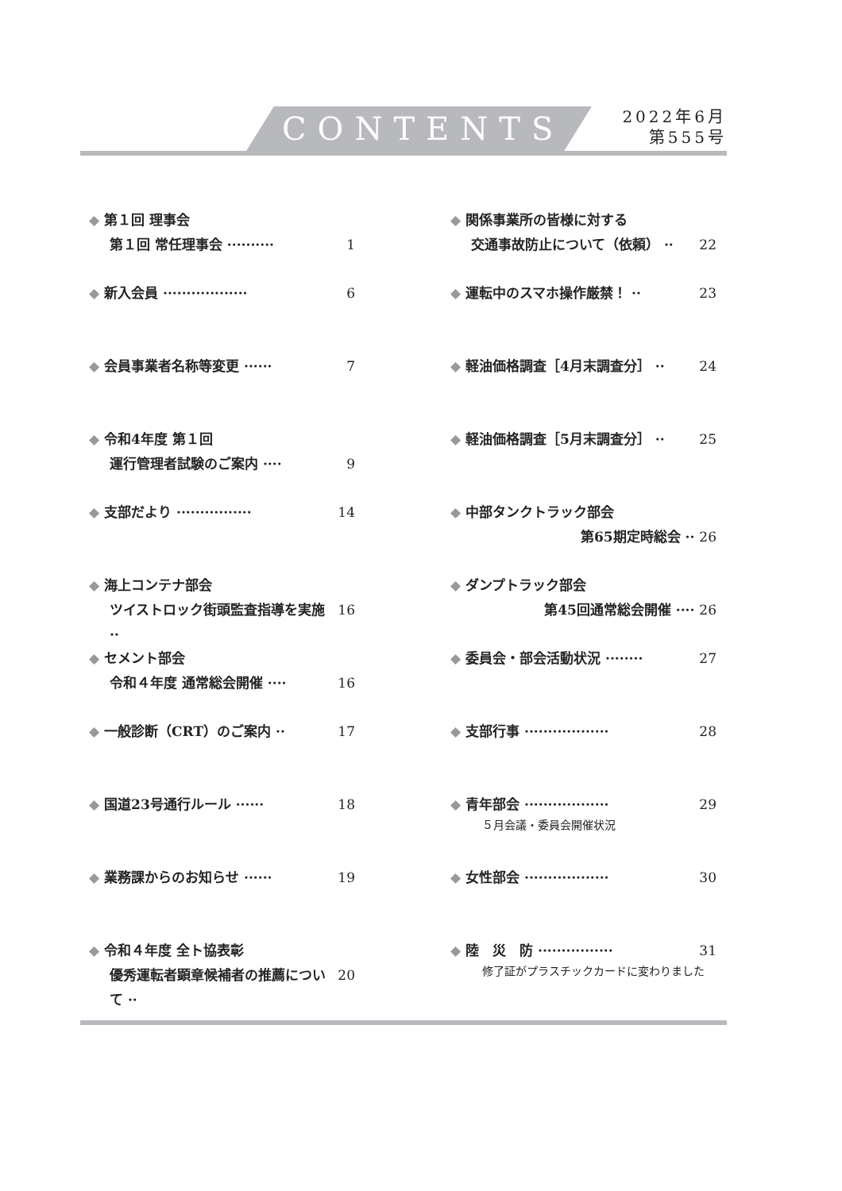CONTENTS
2022年6月
第555号
◆ 第１回 理事会
第１回 常任理事会 ·········· 1
◆ 新入会員 ·················· 6
◆ 会員事業者名称等変更 ······ 7
◆ 令和4年度 第１回
運行管理者試験のご案内 ···· 9
◆ 支部だより ················ 14
◆ 海上コンテナ部会
ツイストロック街頭監査指導を実施 ·· 16
◆ セメント部会
令和４年度 通常総会開催 ···· 16
◆ 一般診断（CRT）のご案内 ·· 17
◆ 国道23号通行ルール ······ 18
◆ 業務課からのお知らせ ······ 19
◆ 令和４年度 全ト協表彰
優秀運転者顕章候補者の推薦について ·· 20
◆ 関係事業所の皆様に対する
交通事故防止について（依頼） ·· 22
◆ 運転中のスマホ操作厳禁！ ·· 23
◆ 軽油価格調査［4月末調査分］ ·· 24
◆ 軽油価格調査［5月末調査分］ ·· 25
◆ 中部タンクトラック部会
第65期定時総会 ·· 26
◆ ダンプトラック部会
第45回通常総会開催 ···· 26
◆ 委員会・部会活動状況 ········ 27
◆ 支部行事 ·················· 28
◆ 青年部会 ·················· 29
５月会議・委員会開催状況
◆ 女性部会 ·················· 30
◆ 陸　災　防 ················ 31
修了証がプラスチックカードに変わりました